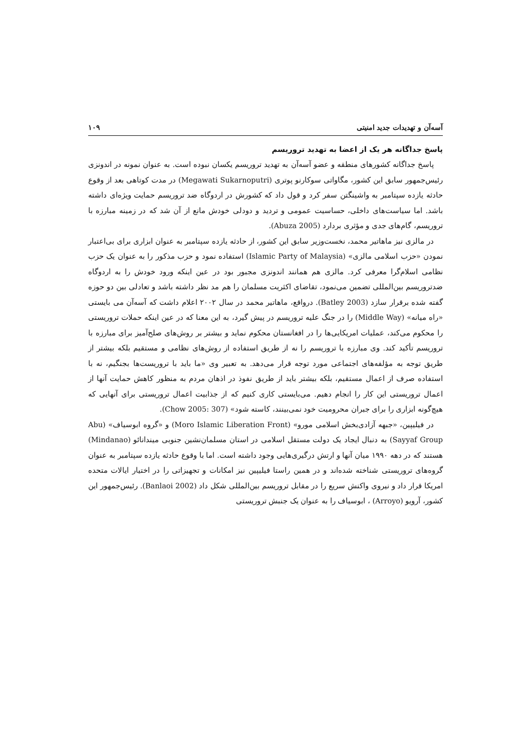آسه‌آن و تهدیدات جدید امنیتی ۱۰۹
پاسخ جداگانه هر یک از اعضا به تهدید تروریسم
پاسخ جداگانه کشورهای منطقه و عضو آسه‌آن به تهدید تروریسم یکسان نبوده است. به عنوان نمونه در اندونزی رئیس‌جمهور سابق این کشور، مگاواتی سوکارنو پوتری (Megawati Sukarnoputri) در مدت کوتاهی بعد از وقوع حادثه یازده سپتامبر به واشینگتن سفر کرد و قول داد که کشورش در اردوگاه ضد تروریسم حمایت ویژه‌ای داشته باشد. اما سیاست‌های داخلی، حساسیت عمومی و تردید و دودلی خودش مانع از آن شد که در زمینه مبارزه با تروریسم، گام‌های جدی و مؤثری بردارد (Abuza 2005).
در مالزی نیز ماهاتیر محمد، نخست‌وزیر سابق این کشور، از حادثه یازده سپتامبر به عنوان ابزاری برای بی‌اعتبار نمودن «حزب اسلامی مالزی» (Islamic Party of Malaysia) استفاده نمود و حزب مذکور را به عنوان یک حزب نظامی اسلام‌گرا معرفی کرد. مالزی هم همانند اندونزی مجبور بود در عین اینکه ورود خودش را به اردوگاه ضدتروریسم بین‌المللی تضمین می‌نمود، تقاضای اکثریت مسلمان را هم مد نظر داشته باشد و تعادلی بین دو حوزه گفته شده برقرار سازد (Batley 2003). درواقع، ماهاتیر محمد در سال ۲۰۰۲ اعلام داشت که آسه‌آن می بایستی «راه میانه» (Middle Way) را در جنگ علیه تروریسم در پیش گیرد، به این معنا که در عین اینکه حملات تروریستی را محکوم می‌کند، عملیات امریکایی‌ها را در افغانستان محکوم نماید و بیشتر بر روش‌های صلح‌آمیز برای مبارزه با تروریسم تأکید کند. وی مبارزه با تروریسم را نه از طریق استفاده از روش‌های نظامی و مستقیم بلکه بیشتر از طریق توجه به مؤلفه‌های اجتماعی مورد توجه قرار می‌دهد. به تعبیر وی «ما باید با تروریست‌ها بجنگیم، نه با استفاده صرف از اعمال مستقیم، بلکه بیشتر باید از طریق نفوذ در اذهان مردم به منظور کاهش حمایت آنها از اعمال تروریستی این کار را انجام دهیم. می‌بایستی کاری کنیم که از جذابیت اعمال تروریستی برای آنهایی که هیچ‌گونه ابزاری را برای جبران محرومیت خود نمی‌بینند، کاسته شود» (Chow 2005: 307).
در فیلیپین، «جبهه آزادی‌بخش اسلامی مورو» (Moro Islamic Liberation Front) و «گروه ابوسیاف» (Abu Sayyaf Group) به دنبال ایجاد یک دولت مستقل اسلامی در استان مسلمان‌نشین جنوبی میندانائو (Mindanao) هستند که در دهه ۱۹۹۰ میان آنها و ارتش درگیری‌هایی وجود داشته است. اما با وقوع حادثه یازده سپتامبر به عنوان گروه‌های تروریستی شناخته شده‌اند و در همین راستا فیلیپین نیز امکانات و تجهیزاتی را در اختیار ایالات متحده امریکا قرار داد و نیروی واکنش سریع را در مقابل تروریسم بین‌المللی شکل داد (Banlaoi 2002). رئیس‌جمهور این کشور، آرویو (Arroyo) ، ابوسیاف را به عنوان یک جنبش تروریستی